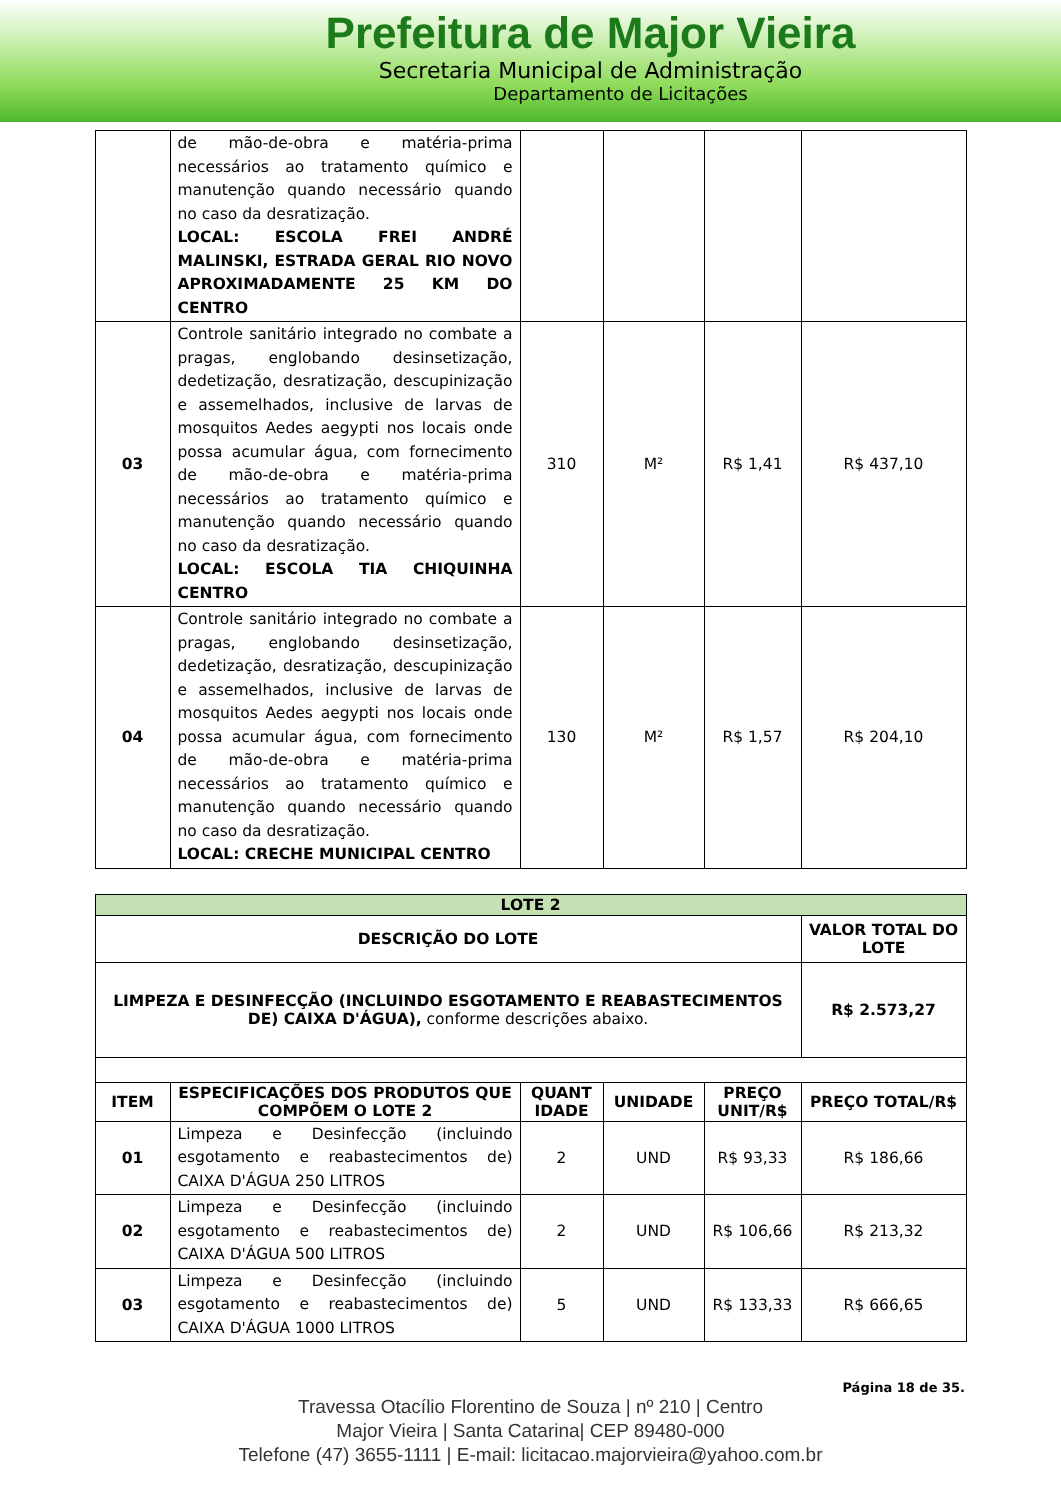Prefeitura de Major Vieira
Secretaria Municipal de Administração
Departamento de Licitações
| | de mão-de-obra e matéria-prima necessários ao tratamento químico e manutenção quando necessário quando no caso da desratização. LOCAL: ESCOLA FREI ANDRÉ MALINSKI, ESTRADA GERAL RIO NOVO APROXIMADAMENTE 25 KM DO CENTRO | | | | |
| 03 | Controle sanitário integrado no combate a pragas, englobando desinsetização, dedetização, desratização, descupinização e assemelhados, inclusive de larvas de mosquitos Aedes aegypti nos locais onde possa acumular água, com fornecimento de mão-de-obra e matéria-prima necessários ao tratamento químico e manutenção quando necessário quando no caso da desratização. LOCAL: ESCOLA TIA CHIQUINHA CENTRO | 310 | M² | R$ 1,41 | R$ 437,10 |
| 04 | Controle sanitário integrado no combate a pragas, englobando desinsetização, dedetização, desratização, descupinização e assemelhados, inclusive de larvas de mosquitos Aedes aegypti nos locais onde possa acumular água, com fornecimento de mão-de-obra e matéria-prima necessários ao tratamento químico e manutenção quando necessário quando no caso da desratização. LOCAL: CRECHE MUNICIPAL CENTRO | 130 | M² | R$ 1,57 | R$ 204,10 |
| LOTE 2 | | | | | |
| --- | --- | --- | --- | --- | --- |
| DESCRIÇÃO DO LOTE | | | | | VALOR TOTAL DO LOTE |
| LIMPEZA E DESINFECÇÃO (INCLUINDO ESGOTAMENTO E REABASTECIMENTOS DE) CAIXA D'ÁGUA), conforme descrições abaixo. | | | | | R$ 2.573,27 |
| ITEM | ESPECIFICAÇÕES DOS PRODUTOS QUE COMPÕEM O LOTE 2 | QUANT IDADE | UNIDADE | PREÇO UNIT/R$ | PREÇO TOTAL/R$ |
| 01 | Limpeza e Desinfecção (incluindo esgotamento e reabastecimentos de) CAIXA D'ÁGUA 250 LITROS | 2 | UND | R$ 93,33 | R$ 186,66 |
| 02 | Limpeza e Desinfecção (incluindo esgotamento e reabastecimentos de) CAIXA D'ÁGUA 500 LITROS | 2 | UND | R$ 106,66 | R$ 213,32 |
| 03 | Limpeza e Desinfecção (incluindo esgotamento e reabastecimentos de) CAIXA D'ÁGUA 1000 LITROS | 5 | UND | R$ 133,33 | R$ 666,65 |
Página 18 de 35.
Travessa Otacílio Florentino de Souza | nº 210 | Centro
Major Vieira | Santa Catarina| CEP 89480-000
Telefone (47) 3655-1111 | E-mail: licitacao.majorvieira@yahoo.com.br